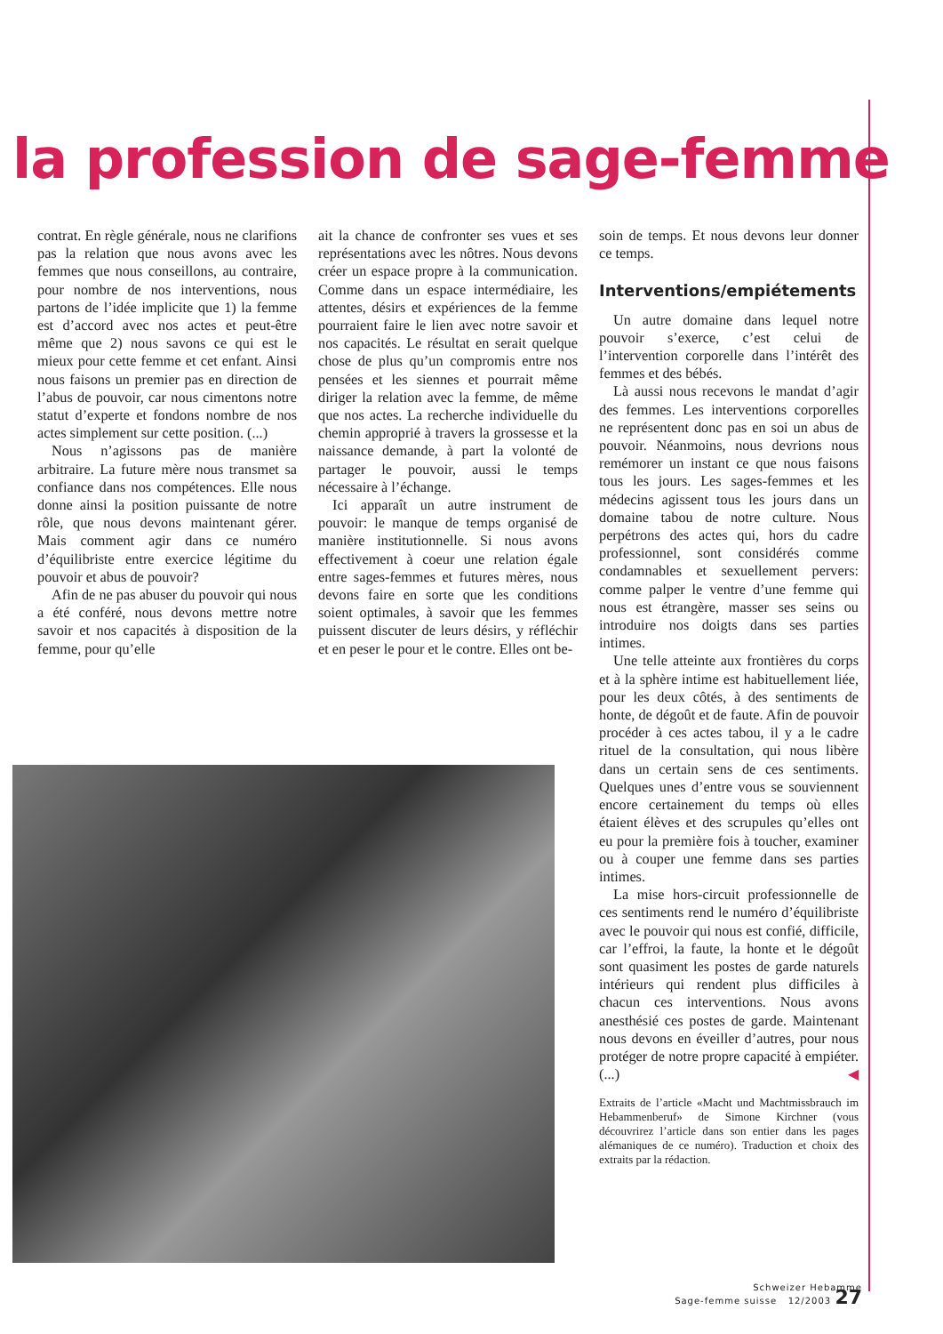la profession de sage-femme
contrat. En règle générale, nous ne clarifions pas la relation que nous avons avec les femmes que nous conseillons, au contraire, pour nombre de nos interventions, nous partons de l’idée implicite que 1) la femme est d’accord avec nos actes et peut-être même que 2) nous savons ce qui est le mieux pour cette femme et cet enfant. Ainsi nous faisons un premier pas en direction de l’abus de pouvoir, car nous cimentons notre statut d’experte et fondons nombre de nos actes simplement sur cette position. (...)
Nous n’agissons pas de manière arbitraire. La future mère nous transmet sa confiance dans nos compétences. Elle nous donne ainsi la position puissante de notre rôle, que nous devons maintenant gérer. Mais comment agir dans ce numéro d’équilibriste entre exercice légitime du pouvoir et abus de pouvoir?
Afin de ne pas abuser du pouvoir qui nous a été conféré, nous devons mettre notre savoir et nos capacités à disposition de la femme, pour qu’elle
ait la chance de confronter ses vues et ses représentations avec les nôtres. Nous devons créer un espace propre à la communication. Comme dans un espace intermédiaire, les attentes, désirs et expériences de la femme pourraient faire le lien avec notre savoir et nos capacités. Le résultat en serait quelque chose de plus qu’un compromis entre nos pensées et les siennes et pourrait même diriger la relation avec la femme, de même que nos actes. La recherche individuelle du chemin approprié à travers la grossesse et la naissance demande, à part la volonté de partager le pouvoir, aussi le temps nécessaire à l’échange.
Ici apparaît un autre instrument de pouvoir: le manque de temps organisé de manière institutionnelle. Si nous avons effectivement à coeur une relation égale entre sages-femmes et futures mères, nous devons faire en sorte que les conditions soient optimales, à savoir que les femmes puissent discuter de leurs désirs, y réfléchir et en peser le pour et le contre. Elles ont be-
soin de temps. Et nous devons leur donner ce temps.
Interventions/empiétements
Un autre domaine dans lequel notre pouvoir s’exerce, c’est celui de l’intervention corporelle dans l’intérêt des femmes et des bébés.
Là aussi nous recevons le mandat d’agir des femmes. Les interventions corporelles ne représentent donc pas en soi un abus de pouvoir. Néanmoins, nous devrions nous remémorer un instant ce que nous faisons tous les jours. Les sages-femmes et les médecins agissent tous les jours dans un domaine tabou de notre culture. Nous perpétrons des actes qui, hors du cadre professionnel, sont considérés comme condamnables et sexuellement pervers: comme palper le ventre d’une femme qui nous est étrangère, masser ses seins ou introduire nos doigts dans ses parties intimes.
Une telle atteinte aux frontières du corps et à la sphère intime est habituellement liée, pour les deux côtés, à des sentiments de honte, de dégoût et de faute. Afin de pouvoir procéder à ces actes tabou, il y a le cadre rituel de la consultation, qui nous libère dans un certain sens de ces sentiments. Quelques unes d’entre vous se souviennent encore certainement du temps où elles étaient élèves et des scrupules qu’elles ont eu pour la première fois à toucher, examiner ou à couper une femme dans ses parties intimes.
La mise hors-circuit professionnelle de ces sentiments rend le numéro d’équilibriste avec le pouvoir qui nous est confié, difficile, car l’effroi, la faute, la honte et le dégoût sont quasiment les postes de garde naturels intérieurs qui rendent plus difficiles à chacun ces interventions. Nous avons anesthésié ces postes de garde. Maintenant nous devons en éveiller d’autres, pour nous protéger de notre propre capacité à empiéter. (...) ◀
Extraits de l’article «Macht und Machtmissbrauch im Hebammenberuf» de Simone Kirchner (vous découvrirez l’article dans son entier dans les pages alémaniques de ce numéro). Traduction et choix des extraits par la rédaction.
Schweizer Hebamme
Sage-femme suisse 12/2003 27